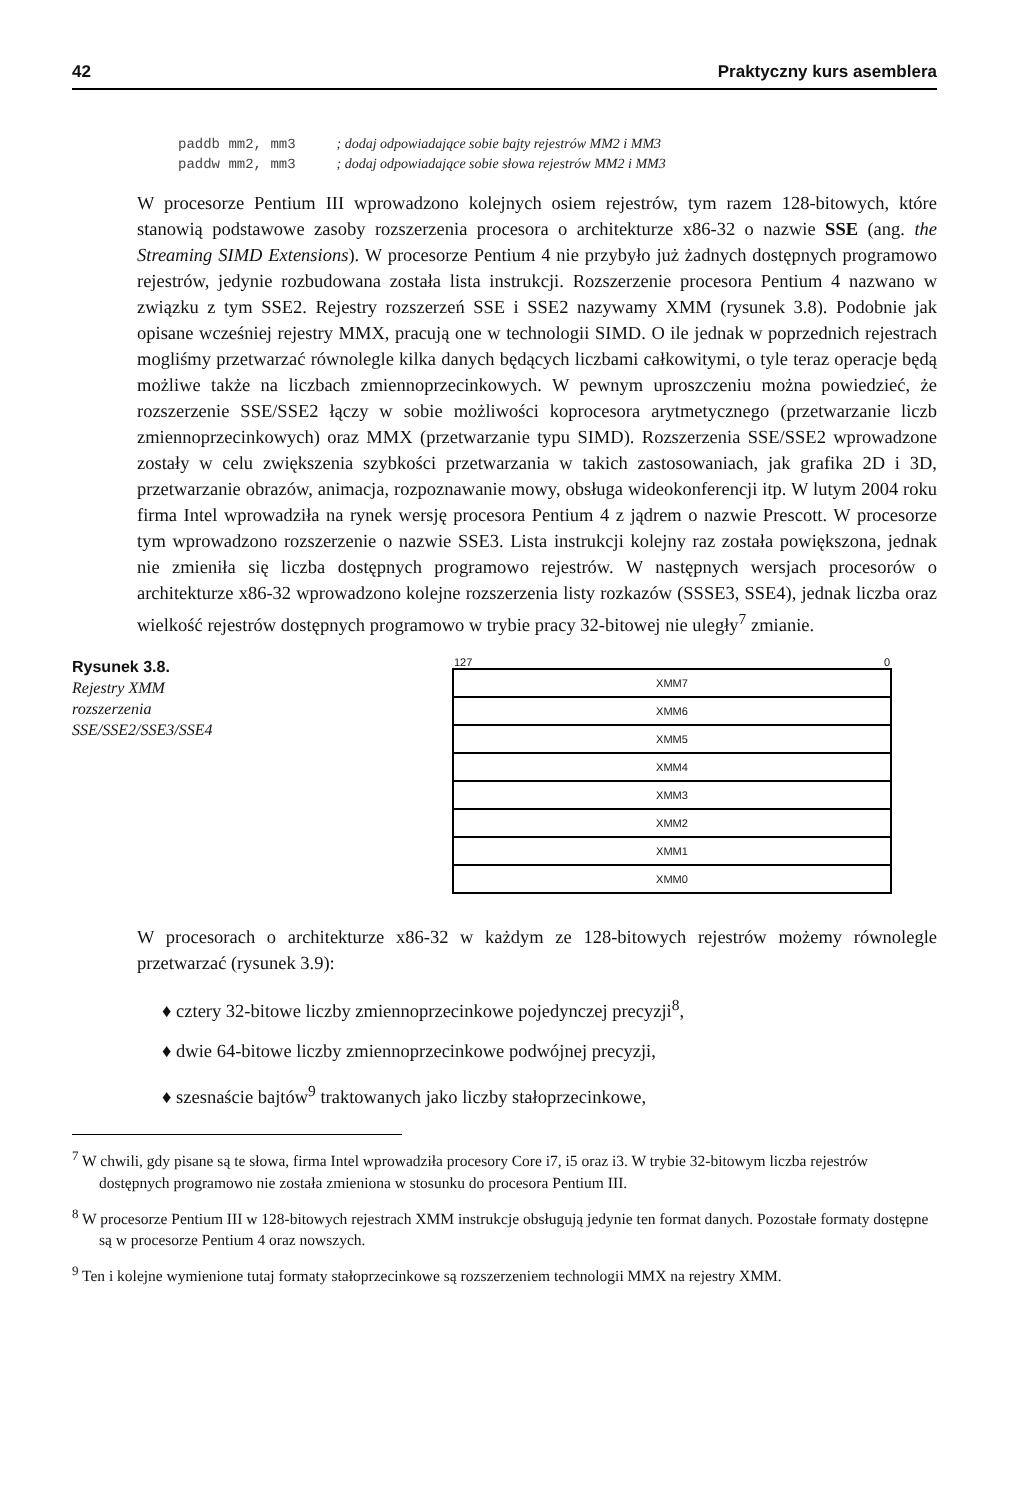42 Praktyczny kurs asemblera
paddb mm2, mm3 ; dodaj odpowiadające sobie bajty rejestrów MM2 i MM3
paddw mm2, mm3 ; dodaj odpowiadające sobie słowa rejestrów MM2 i MM3
W procesorze Pentium III wprowadzono kolejnych osiem rejestrów, tym razem 128-bitowych, które stanowią podstawowe zasoby rozszerzenia procesora o architekturze x86-32 o nazwie SSE (ang. the Streaming SIMD Extensions). W procesorze Pentium 4 nie przybyło już żadnych dostępnych programowo rejestrów, jedynie rozbudowana została lista instrukcji. Rozszerzenie procesora Pentium 4 nazwano w związku z tym SSE2. Rejestry rozszerzeń SSE i SSE2 nazywamy XMM (rysunek 3.8). Podobnie jak opisane wcześniej rejestry MMX, pracują one w technologii SIMD. O ile jednak w poprzednich rejestrach mogliśmy przetwarzać równolegle kilka danych będących liczbami całkowitymi, o tyle teraz operacje będą możliwe także na liczbach zmiennoprzecinkowych. W pewnym uproszczeniu można powiedzieć, że rozszerzenie SSE/SSE2 łączy w sobie możliwości koprocesora arytmetycznego (przetwarzanie liczb zmiennoprzecinkowych) oraz MMX (przetwarzanie typu SIMD). Rozszerzenia SSE/SSE2 wprowadzone zostały w celu zwiększenia szybkości przetwarzania w takich zastosowaniach, jak grafika 2D i 3D, przetwarzanie obrazów, animacja, rozpoznawanie mowy, obsługa wideokonferencji itp. W lutym 2004 roku firma Intel wprowadziła na rynek wersję procesora Pentium 4 z jądrem o nazwie Prescott. W procesorze tym wprowadzono rozszerzenie o nazwie SSE3. Lista instrukcji kolejny raz została powiększona, jednak nie zmieniła się liczba dostępnych programowo rejestrów. W następnych wersjach procesorów o architekturze x86-32 wprowadzono kolejne rozszerzenia listy rozkazów (SSSE3, SSE4), jednak liczba oraz wielkość rejestrów dostępnych programowo w trybie pracy 32-bitowej nie uległy<sup>7</sup> zmianie.
Rysunek 3.8.
Rejestry XMM
rozszerzenia
SSE/SSE2/SSE3/SSE4
127 0
XMM7
XMM6
XMM5
XMM4
XMM3
XMM2
XMM1
XMM0
W procesorach o architekturze x86-32 w każdym ze 128-bitowych rejestrów możemy równolegle przetwarzać (rysunek 3.9):
♦ cztery 32-bitowe liczby zmiennoprzecinkowe pojedynczej precyzji<sup>8</sup>,
♦ dwie 64-bitowe liczby zmiennoprzecinkowe podwójnej precyzji,
♦ szesnaście bajtów<sup>9</sup> traktowanych jako liczby stałoprzecinkowe,
<sup>7</sup> W chwili, gdy pisane są te słowa, firma Intel wprowadziła procesory Core i7, i5 oraz i3. W trybie 32-bitowym liczba rejestrów dostępnych programowo nie została zmieniona w stosunku do procesora Pentium III.
<sup>8</sup> W procesorze Pentium III w 128-bitowych rejestrach XMM instrukcje obsługują jedynie ten format danych. Pozostałe formaty dostępne są w procesorze Pentium 4 oraz nowszych.
<sup>9</sup> Ten i kolejne wymienione tutaj formaty stałoprzecinkowe są rozszerzeniem technologii MMX na rejestry XMM.